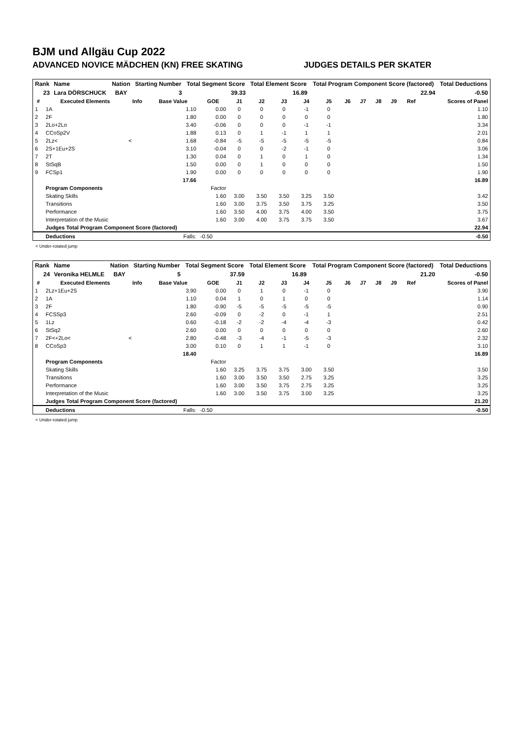BJM und Allgäu Cup 2022
ADVANCED NOVICE MÄDCHEN (KN) FREE SKATING JUDGES DETAILS PER SKATER
| Rank | Name | Nation | Starting Number | Total Segment Score | Total Element Score | Total Program Component Score (factored) | Total Deductions |
| 23 | Lara DÖRSCHUCK | BAY | 3 | 39.33 | 16.89 | 22.94 | -0.50 |
| # | Executed Elements | Info | Base Value | GOE | J1 | J2 | J3 | J4 | J5 | J6 | J7 | J8 | J9 | Ref | Scores of Panel |
| --- | --- | --- | --- | --- | --- | --- | --- | --- | --- | --- | --- | --- | --- | --- | --- |
| 1 | 1A | | 1.10 | 0.00 | 0 | 0 | 0 | -1 | 0 | | | | | | 1.10 |
| 2 | 2F | | 1.80 | 0.00 | 0 | 0 | 0 | 0 | 0 | | | | | | 1.80 |
| 3 | 2Lo+2Lo | | 3.40 | -0.06 | 0 | 0 | 0 | -1 | -1 | | | | | | 3.34 |
| 4 | CCoSp2V | | 1.88 | 0.13 | 0 | 1 | -1 | 1 | 1 | | | | | | 2.01 |
| 5 | 2Lz< | < | 1.68 | -0.84 | -5 | -5 | -5 | -5 | -5 | | | | | | 0.84 |
| 6 | 2S+1Eu+2S | | 3.10 | -0.04 | 0 | 0 | -2 | -1 | 0 | | | | | | 3.06 |
| 7 | 2T | | 1.30 | 0.04 | 0 | 1 | 0 | 1 | 0 | | | | | | 1.34 |
| 8 | StSqB | | 1.50 | 0.00 | 0 | 1 | 0 | 0 | 0 | | | | | | 1.50 |
| 9 | FCSp1 | | 1.90 | 0.00 | 0 | 0 | 0 | 0 | 0 | | | | | | 1.90 |
| | | | 17.66 | | | | | | | | | | | | 16.89 |
| | Program Components | | | Factor | | | | | | | | | | | |
| | Skating Skills | | | 1.60 | 3.00 | 3.50 | 3.50 | 3.25 | 3.50 | | | | | | 3.42 |
| | Transitions | | | 1.60 | 3.00 | 3.75 | 3.50 | 3.75 | 3.25 | | | | | | 3.50 |
| | Performance | | | 1.60 | 3.50 | 4.00 | 3.75 | 4.00 | 3.50 | | | | | | 3.75 |
| | Interpretation of the Music | | | 1.60 | 3.00 | 4.00 | 3.75 | 3.75 | 3.50 | | | | | | 3.67 |
| | Judges Total Program Component Score (factored) | | | | | | | | | | | | | | 22.94 |
| | Deductions | | Falls: | -0.50 | | | | | | | | | | | -0.50 |
< Under-rotated jump
| Rank | Name | Nation | Starting Number | Total Segment Score | Total Element Score | Total Program Component Score (factored) | Total Deductions |
| 24 | Veronika HELMLE | BAY | 5 | 37.59 | 16.89 | 21.20 | -0.50 |
| # | Executed Elements | Info | Base Value | GOE | J1 | J2 | J3 | J4 | J5 | J6 | J7 | J8 | J9 | Ref | Scores of Panel |
| --- | --- | --- | --- | --- | --- | --- | --- | --- | --- | --- | --- | --- | --- | --- | --- |
| 1 | 2Lz+1Eu+2S | | 3.90 | 0.00 | 0 | 1 | 0 | -1 | 0 | | | | | | 3.90 |
| 2 | 1A | | 1.10 | 0.04 | 1 | 0 | 1 | 0 | 0 | | | | | | 1.14 |
| 3 | 2F | | 1.80 | -0.90 | -5 | -5 | -5 | -5 | -5 | | | | | | 0.90 |
| 4 | FCSSp3 | | 2.60 | -0.09 | 0 | -2 | 0 | -1 | 1 | | | | | | 2.51 |
| 5 | 1Lz | | 0.60 | -0.18 | -2 | -2 | -4 | -4 | -3 | | | | | | 0.42 |
| 6 | StSq2 | | 2.60 | 0.00 | 0 | 0 | 0 | 0 | 0 | | | | | | 2.60 |
| 7 | 2F<+2Lo< | < | 2.80 | -0.48 | -3 | -4 | -1 | -5 | -3 | | | | | | 2.32 |
| 8 | CCoSp3 | | 3.00 | 0.10 | 0 | 1 | 1 | -1 | 0 | | | | | | 3.10 |
| | | | 18.40 | | | | | | | | | | | | 16.89 |
| | Program Components | | | Factor | | | | | | | | | | | |
| | Skating Skills | | | 1.60 | 3.25 | 3.75 | 3.75 | 3.00 | 3.50 | | | | | | 3.50 |
| | Transitions | | | 1.60 | 3.00 | 3.50 | 3.50 | 2.75 | 3.25 | | | | | | 3.25 |
| | Performance | | | 1.60 | 3.00 | 3.50 | 3.75 | 2.75 | 3.25 | | | | | | 3.25 |
| | Interpretation of the Music | | | 1.60 | 3.00 | 3.50 | 3.75 | 3.00 | 3.25 | | | | | | 3.25 |
| | Judges Total Program Component Score (factored) | | | | | | | | | | | | | | 21.20 |
| | Deductions | | Falls: | -0.50 | | | | | | | | | | | -0.50 |
< Under-rotated jump